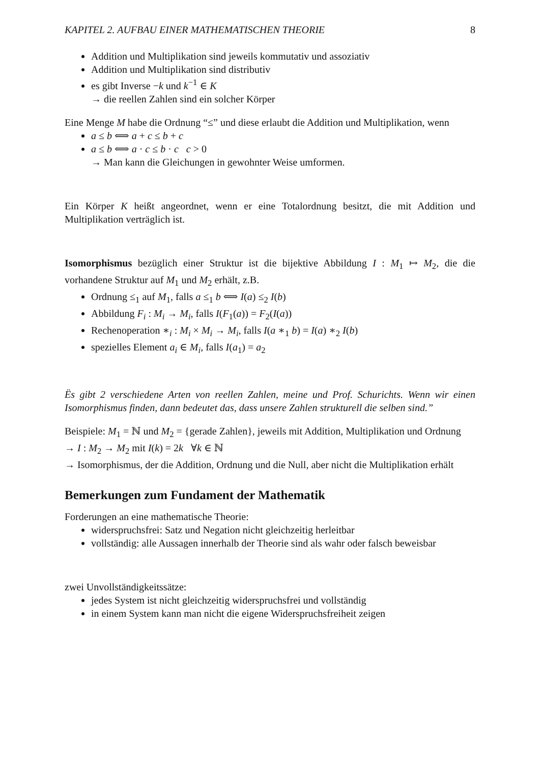KAPITEL 2. AUFBAU EINER MATHEMATISCHEN THEORIE 8
Addition und Multiplikation sind jeweils kommutativ und assoziativ
Addition und Multiplikation sind distributiv
es gibt Inverse −k und k<sup>−1</sup> ∈ K
→ die reellen Zahlen sind ein solcher Körper
Eine Menge M habe die Ordnung “≤” und diese erlaubt die Addition und Multiplikation, wenn
a ≤ b ⟺ a + c ≤ b + c
a ≤ b ⟺ a · c ≤ b · c c > 0
→ Man kann die Gleichungen in gewohnter Weise umformen.
Ein Körper K heißt angeordnet, wenn er eine Totalordnung besitzt, die mit Addition und Multiplikation verträglich ist.
Isomorphismus bezüglich einer Struktur ist die bijektive Abbildung I : M<sub>1</sub> ↦ M<sub>2</sub>, die die vorhandene Struktur auf M<sub>1</sub> und M<sub>2</sub> erhält, z.B.
Ordnung ≤<sub>1</sub> auf M<sub>1</sub>, falls a ≤<sub>1</sub> b ⟺ I(a) ≤<sub>2</sub> I(b)
Abbildung F<sub>i</sub> : M<sub>i</sub> → M<sub>i</sub>, falls I(F<sub>1</sub>(a)) = F<sub>2</sub>(I(a))
Rechenoperation ∗<sub>i</sub> : M<sub>i</sub> × M<sub>i</sub> → M<sub>i</sub>, falls I(a ∗<sub>1</sub> b) = I(a) ∗<sub>2</sub> I(b)
spezielles Element a<sub>i</sub> ∈ M<sub>i</sub>, falls I(a<sub>1</sub>) = a<sub>2</sub>
Ës gibt 2 verschiedene Arten von reellen Zahlen, meine und Prof. Schurichts. Wenn wir einen Isomorphismus finden, dann bedeutet das, dass unsere Zahlen strukturell die selben sind.”
Beispiele: M<sub>1</sub> = ℕ und M<sub>2</sub> = {gerade Zahlen}, jeweils mit Addition, Multiplikation und Ordnung
→ I : M<sub>2</sub> → M<sub>2</sub> mit I(k) = 2k ∀k ∈ ℕ
→ Isomorphismus, der die Addition, Ordnung und die Null, aber nicht die Multiplikation erhält
Bemerkungen zum Fundament der Mathematik
Forderungen an eine mathematische Theorie:
widerspruchsfrei: Satz und Negation nicht gleichzeitig herleitbar
vollständig: alle Aussagen innerhalb der Theorie sind als wahr oder falsch beweisbar
zwei Unvollständigkeitssätze:
jedes System ist nicht gleichzeitig widerspruchsfrei und vollständig
in einem System kann man nicht die eigene Widerspruchsfreiheit zeigen